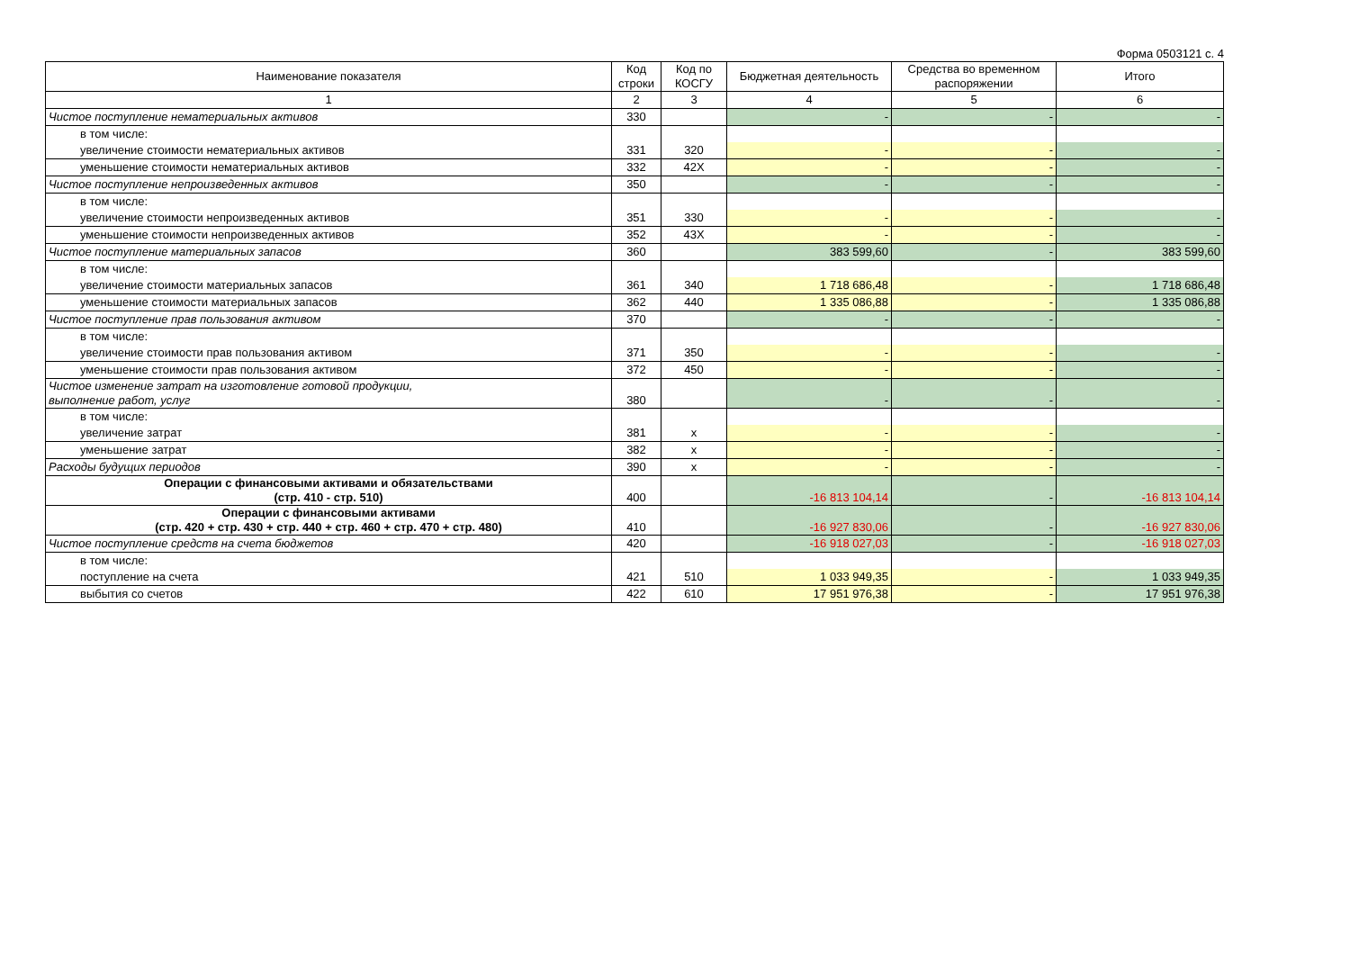Форма 0503121 с. 4
| Наименование показателя | Код строки | Код по КОСГУ | Бюджетная деятельность | Средства во временном распоряжении | Итого |
| --- | --- | --- | --- | --- | --- |
| 1 | 2 | 3 | 4 | 5 | 6 |
| Чистое поступление нематериальных активов | 330 | | - | - | - |
| в том числе: | | | | | |
| увеличение стоимости нематериальных активов | 331 | 320 | - | - | - |
| уменьшение стоимости нематериальных активов | 332 | 42X | - | - | - |
| Чистое поступление непроизведенных активов | 350 | | - | - | - |
| в том числе: | | | | | |
| увеличение стоимости непроизведенных активов | 351 | 330 | - | - | - |
| уменьшение стоимости непроизведенных активов | 352 | 43X | - | - | - |
| Чистое поступление материальных запасов | 360 | | 383 599,60 | - | 383 599,60 |
| в том числе: | | | | | |
| увеличение стоимости материальных запасов | 361 | 340 | 1 718 686,48 | - | 1 718 686,48 |
| уменьшение стоимости материальных запасов | 362 | 440 | 1 335 086,88 | - | 1 335 086,88 |
| Чистое поступление прав пользования активом | 370 | | - | - | - |
| в том числе: | | | | | |
| увеличение стоимости прав пользования активом | 371 | 350 | - | - | - |
| уменьшение стоимости прав пользования активом | 372 | 450 | - | - | - |
| Чистое изменение затрат на изготовление готовой продукции, выполнение работ, услуг | 380 | | - | - | - |
| в том числе: | | | | | |
| увеличение затрат | 381 | x | - | - | - |
| уменьшение затрат | 382 | x | - | - | - |
| Расходы будущих периодов | 390 | x | - | - | - |
| Операции с финансовыми активами и обязательствами (стр. 410 - стр. 510) | 400 | | -16 813 104,14 | - | -16 813 104,14 |
| Операции с финансовыми активами (стр. 420 + стр. 430 + стр. 440 + стр. 460 + стр. 470 + стр. 480) | 410 | | -16 927 830,06 | - | -16 927 830,06 |
| Чистое поступление средств на счета бюджетов | 420 | | -16 918 027,03 | - | -16 918 027,03 |
| в том числе: | | | | | |
| поступление на счета | 421 | 510 | 1 033 949,35 | - | 1 033 949,35 |
| выбытия со счетов | 422 | 610 | 17 951 976,38 | - | 17 951 976,38 |